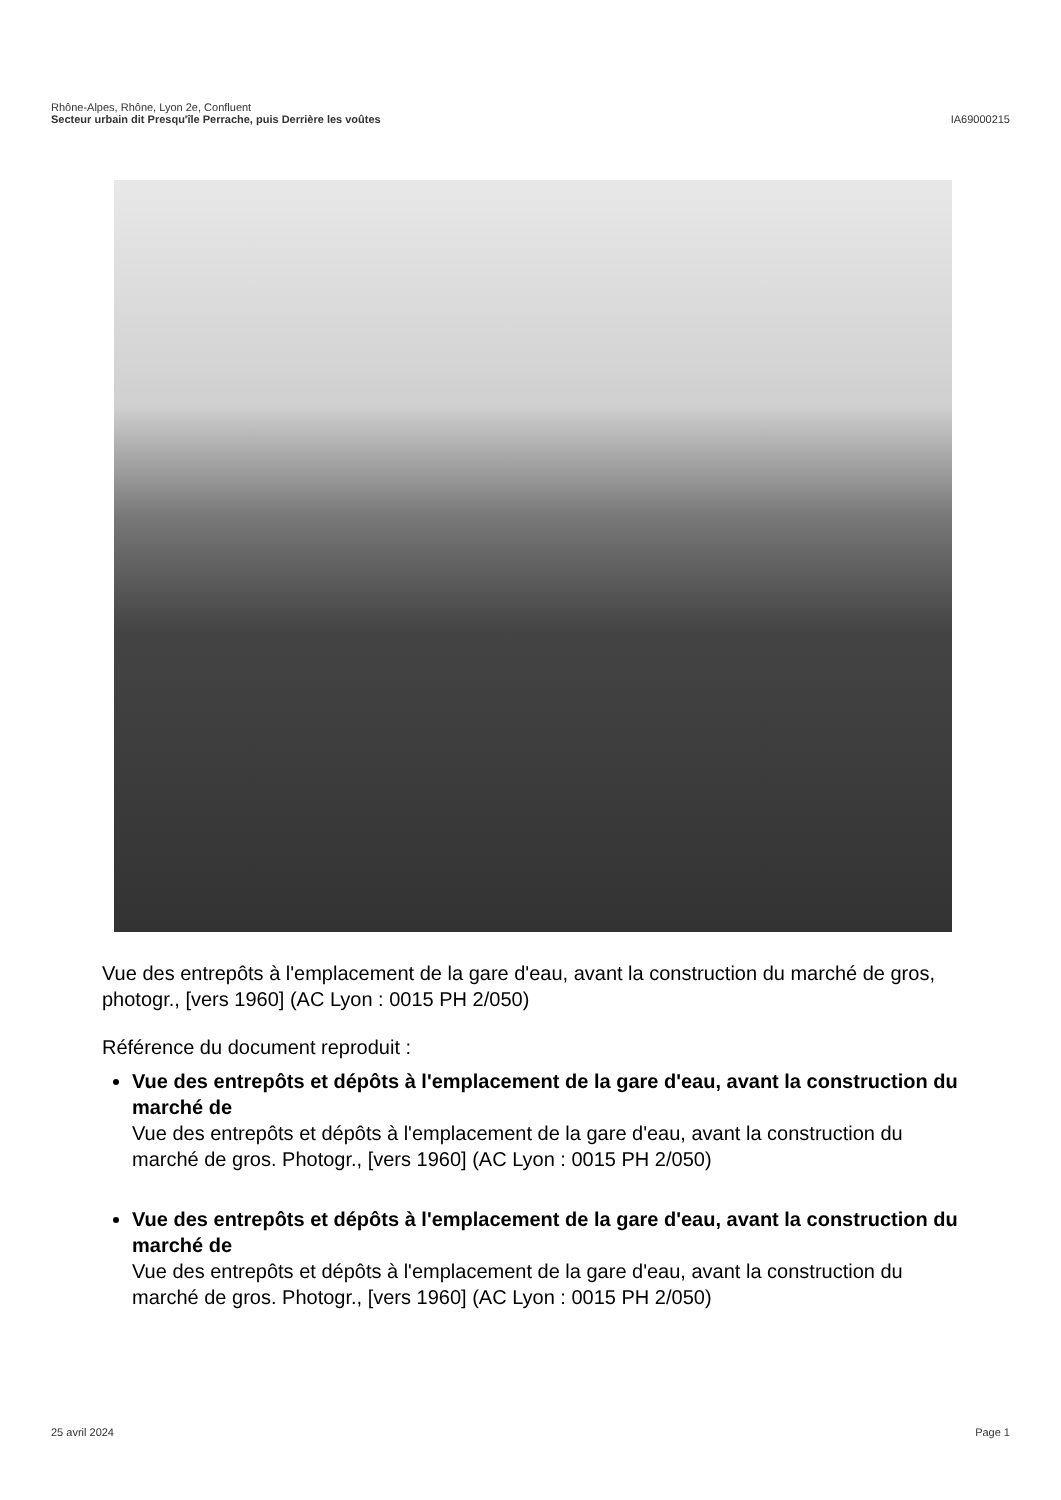Rhône-Alpes, Rhône, Lyon 2e, Confluent
Secteur urbain dit Presqu'île Perrache, puis Derrière les voûtes IA69000215
Vue des entrepôts à l'emplacement de la gare d'eau, avant la construction du marché de gros, photogr., [vers 1960] (AC Lyon : 0015 PH 2/050)
Référence du document reproduit :
Vue des entrepôts et dépôts à l'emplacement de la gare d'eau, avant la construction du marché de
Vue des entrepôts et dépôts à l'emplacement de la gare d'eau, avant la construction du marché de gros. Photogr., [vers 1960] (AC Lyon : 0015 PH 2/050)
Vue des entrepôts et dépôts à l'emplacement de la gare d'eau, avant la construction du marché de
Vue des entrepôts et dépôts à l'emplacement de la gare d'eau, avant la construction du marché de gros. Photogr., [vers 1960] (AC Lyon : 0015 PH 2/050)
25 avril 2024 Page 1